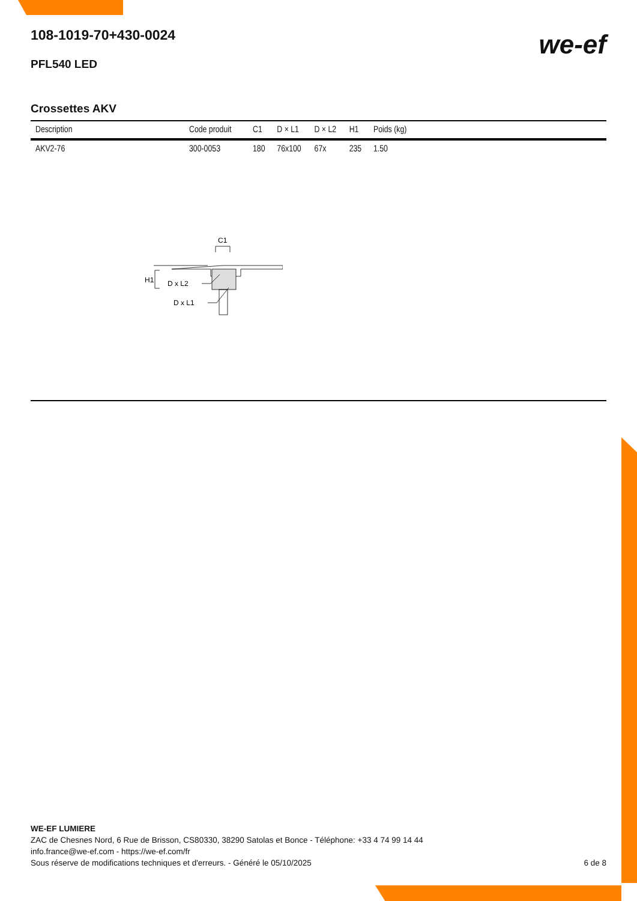we-ef
108-1019-70+430-0024
PFL540 LED
Crossettes AKV
| Description | Code produit | C1 | D × L1 | D × L2 | H1 | Poids (kg) |
| --- | --- | --- | --- | --- | --- | --- |
| AKV2-76 | 300-0053 | 180 | 76x100 | 67x | 235 | 1.50 |
C1
H1
D x L2
D x L1
WE-EF LUMIERE
ZAC de Chesnes Nord, 6 Rue de Brisson, CS80330, 38290 Satolas et Bonce - Téléphone: +33 4 74 99 14 44
info.france@we-ef.com - https://we-ef.com/fr
Sous réserve de modifications techniques et d'erreurs. - Généré le 05/10/2025 6 de 8